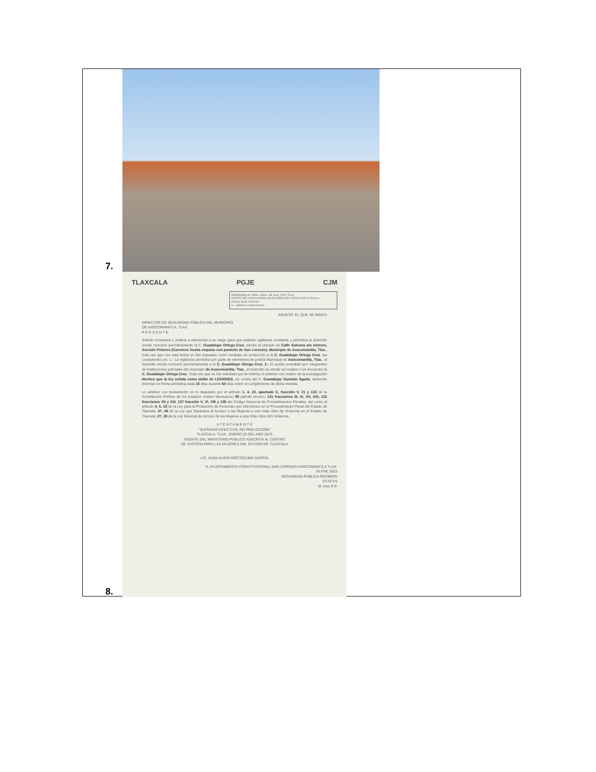7.
8.
TLAXCALA PGJE CJM
DEPENDENCIA: PROC. GRAL. DE JUST. EDO. TLAX.
CENTRO DE JUSTICIA PARA LAS MUJERES DEL ESTADO DE TLAXCALA
OFICIO NÚM: 205/2023
C.I. AIEDVI-5-CJM/108/2023
ASUNTO: EL QUE SE INDICA
DIRECTOR DE SEGURIDAD PÚBLICA DEL MUNICIPIO
DE AXOCOMANITLA, TLAX.
P R E S E N T E.
Solicito comisione y ordene a elementos a su cargo para que realicen vigilancia constante y periódica al domicilio donde concurre periódicamente la C. Guadalupe Ortega Cruz, siendo el ubicado en Calle Galeana sin número, Sección Primera (Carretera Xoxtla esquina con panteón de San Lorenzo), Municipio de Axocomanitla, Tlax., toda vez que con esta fecha se han impuesto como medidas de protección a la C. Guadalupe Ortega Cruz, las consistentes en: 1.- La vigilancia periódica por parte de elementos de policía Municipal de Axocomanitla, Tlax., al domicilio donde concurre periódicamente a la C. Guadalupe Ortega Cruz. 2.- El auxilio inmediato por integrantes de instituciones policiales del municipio de Axocomanitla, Tlax., al domicilio en donde se localice o se encuentre la C. Guadalupe Ortega Cruz. Toda vez que se fue solicitado por la víctima, lo anterior con motivo de la investigación Hechos que la ley señala como delito de LESIONES, en contra del C. Guadalupe Guzmán Águila, debiendo informar en forma periódica cada 15 días durante 60 días sobre el cumplimiento de dicha medida.
Lo anterior con fundamento en lo dispuesto por el artículo 1, 4, 20, apartado C, fracción V, 21 y 133 de la Constitución Política de los Estados Unidos Mexicanos; 85 párrafo tercero, 131 fracciones III, IX, XV, XXI, 132 fracciones XII y XIII, 137 fracción V, VI, VIII y 139 del Código Nacional de Procedimientos Penales, así como el artículo 4, 5, 18 de la Ley para la Protección de Personas que intervienen en el Procedimiento Penal del Estado de Tlaxcala, 47, 48 de la Ley que Garantiza al Acceso a las Mujeres a una Vida Libre de Violencia en el Estado de Tlaxcala, 27, 28 de la Ley General de Acceso de las Mujeres a una Vida Libre SIN Violencia.
A T E N T A M E N T E
"SUFRAGIO EFECTIVO, NO REELECCIÓN"
TLAXCALA, TLAX., ENERO 25 DEL AÑO 2023
AGENTE DEL MINISTERIO PÚBLICO ADSCRITA AL CENTRO
DE JUSTICIA PARA LAS MUJERES DEL ESTADO DE TLAXCALA
LIC. ALMA ALICIA MOCTEZUMA GARCÍA
H. AYUNTAMIENTO CONSTITUCIONAL SAN LORENZO AXOCOMANITLA TLAX.
25 ENE 2023
SEGURIDAD PÚBLICA RECIBIDO
19:29 hrs
M. Ines R.P.